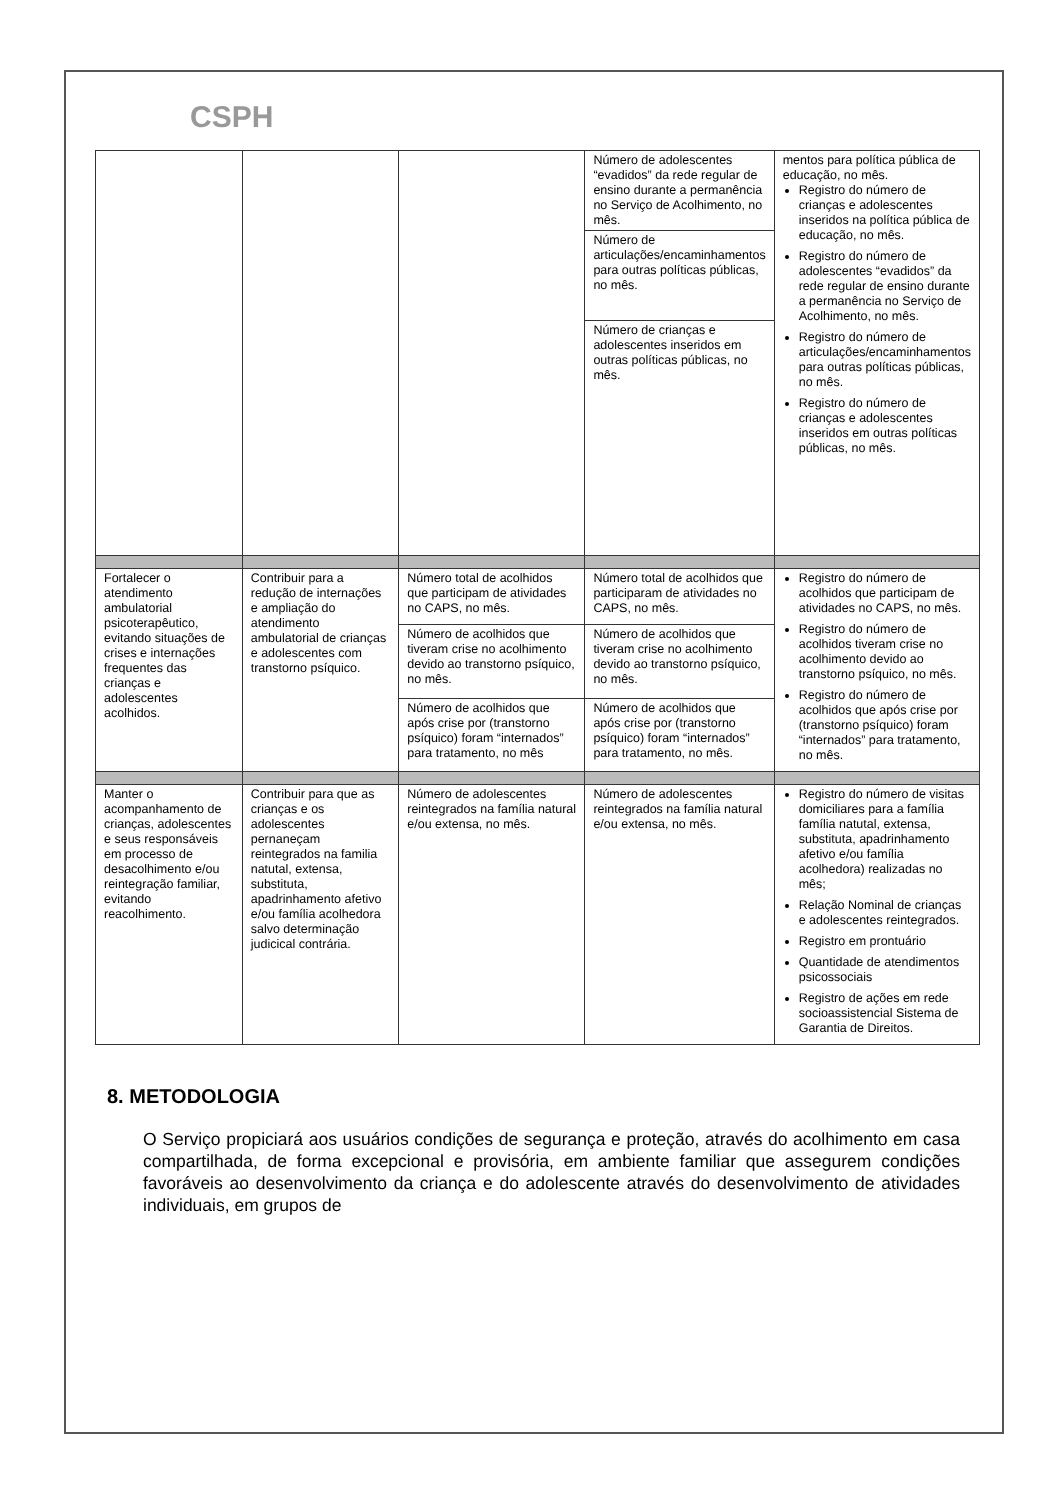CSPH
| | | | Número de adolescentes “evadidos” da rede regular de ensino durante a permanência no Serviço de Acolhimento, no mês. | mentos para política pública de educação, no mês. Registro do número de crianças e adolescentes inseridos na política pública de educação, no mês. Registro do número de adolescentes “evadidos” da rede regular de ensino durante a permanência no Serviço de Acolhimento, no mês. Registro do número de articulações/encaminhamentos para outras políticas públicas, no mês. Registro do número de crianças e adolescentes inseridos em outras políticas públicas, no mês. |
| | | | Número de articulações/encaminhamentos para outras políticas públicas, no mês. | |
| | | | Número de crianças e adolescentes inseridos em outras políticas públicas, no mês. | |
| Fortalecer o atendimento ambulatorial psicoterapêutico, evitando situações de crises e internações frequentes das crianças e adolescentes acolhidos. | Contribuir para a redução de internações e ampliação do atendimento ambulatorial de crianças e adolescentes com transtorno psíquico. | Número total de acolhidos que participam de atividades no CAPS, no mês. | Número total de acolhidos que participaram de atividades no CAPS, no mês. | Registro do número de acolhidos que participam de atividades no CAPS, no mês. Registro do número de acolhidos tiveram crise no acolhimento devido ao transtorno psíquico, no mês. Registro do número de acolhidos que após crise por (transtorno psíquico) foram “internados” para tratamento, no mês. |
| | | Número de acolhidos que tiveram crise no acolhimento devido ao transtorno psíquico, no mês. | Número de acolhidos que tiveram crise no acolhimento devido ao transtorno psíquico, no mês. | |
| | | Número de acolhidos que após crise por (transtorno psíquico) foram “internados” para tratamento, no mês | Número de acolhidos que após crise por (transtorno psíquico) foram “internados” para tratamento, no mês. | |
| Manter o acompanhamento de crianças, adolescentes e seus responsáveis em processo de desacolhimento e/ou reintegração familiar, evitando reacolhimento. | Contribuir para que as crianças e os adolescentes pernaneçam reintegrados na familia natutal, extensa, substituta, apadrinhamento afetivo e/ou família acolhedora salvo determinação judicical contrária. | Número de adolescentes reintegrados na família natural e/ou extensa, no mês. | Número de adolescentes reintegrados na família natural e/ou extensa, no mês. | Registro do número de visitas domiciliares para a família família natutal, extensa, substituta, apadrinhamento afetivo e/ou família acolhedora) realizadas no mês; Relação Nominal de crianças e adolescentes reintegrados. Registro em prontuário Quantidade de atendimentos psicossociais Registro de ações em rede socioassistencial Sistema de Garantia de Direitos. |
8. METODOLOGIA
O Serviço propiciará aos usuários condições de segurança e proteção, através do acolhimento em casa compartilhada, de forma excepcional e provisória, em ambiente familiar que assegurem condições favoráveis ao desenvolvimento da criança e do adolescente através do desenvolvimento de atividades individuais, em grupos de